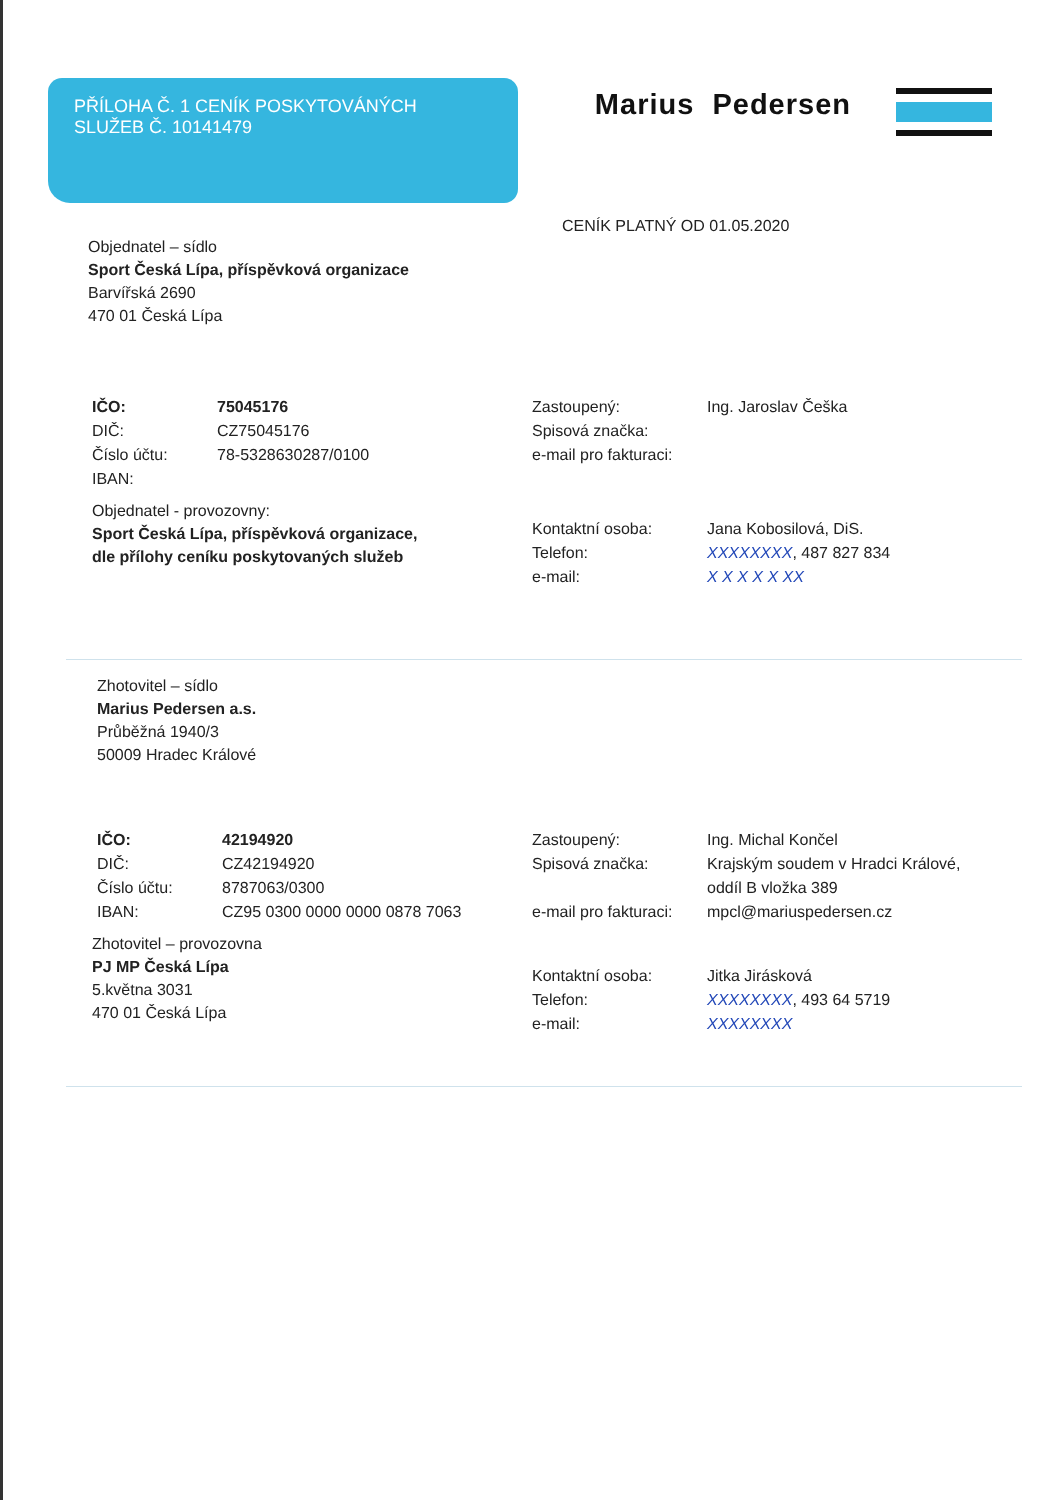PŘÍLOHA Č. 1 CENÍK POSKYTOVÁNÝCH
SLUŽEB Č. 10141479
Marius Pedersen
CENÍK PLATNÝ OD 01.05.2020
Objednatel – sídlo
Sport Česká Lípa, příspěvková organizace
Barvířská 2690
470 01 Česká Lípa
| IČO: | 75045176 |
| DIČ: | CZ75045176 |
| Číslo účtu: | 78-5328630287/0100 |
| IBAN: | |
Objednatel - provozovny:
Sport Česká Lípa, příspěvková organizace,
dle přílohy ceníku poskytovaných služeb
| Zastoupený: | Ing. Jaroslav Češka |
| Spisová značka: | |
| e-mail pro fakturaci: | |
| Kontaktní osoba: | Jana Kobosilová, DiS. |
| Telefon: | XXXXXXXX , 487 827 834 |
| e-mail: | X X X X X XX |
Zhotovitel – sídlo
Marius Pedersen a.s.
Průběžná 1940/3
50009 Hradec Králové
| IČO: | 42194920 |
| DIČ: | CZ42194920 |
| Číslo účtu: | 8787063/0300 |
| IBAN: | CZ95 0300 0000 0000 0878 7063 |
Zhotovitel – provozovna
PJ MP Česká Lípa
5.května 3031
470 01 Česká Lípa
| Zastoupený: | Ing. Michal Končel |
| Spisová značka: | Krajským soudem v Hradci Králové, oddíl B vložka 389 |
| e-mail pro fakturaci: | mpcl@mariuspedersen.cz |
| Kontaktní osoba: | Jitka Jirásková |
| Telefon: | XXXXXXXX , 493 64 5719 |
| e-mail: | XXXXXXXX |